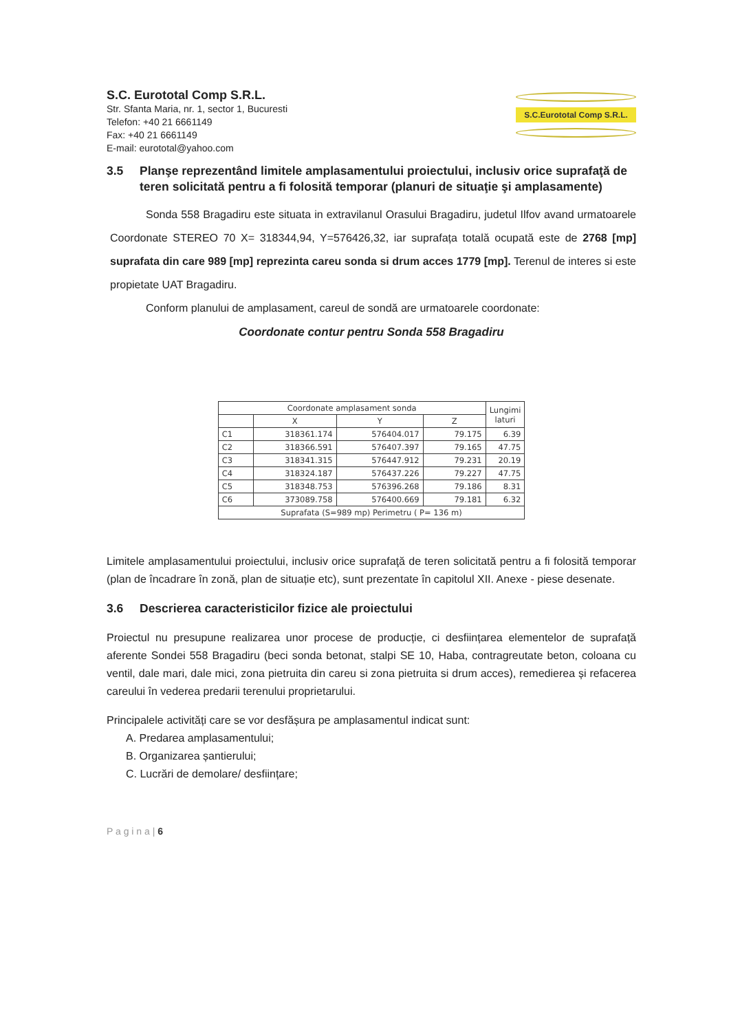S.C. Eurototal Comp S.R.L.
Str. Sfanta Maria, nr. 1, sector 1, Bucuresti
Telefon: +40 21 6661149
Fax: +40 21 6661149
E-mail: eurototal@yahoo.com
S.C.Eurototal Comp S.R.L.
3.5 Planşe reprezentând limitele amplasamentului proiectului, inclusiv orice suprafaţă de teren solicitată pentru a fi folosită temporar (planuri de situaţie şi amplasamente)
Sonda 558 Bragadiru este situata in extravilanul Orasului Bragadiru, judetul Ilfov avand urmatoarele Coordonate STEREO 70 X= 318344,94, Y=576426,32, iar suprafața totală ocupată este de 2768 [mp] suprafata din care 989 [mp] reprezinta careu sonda si drum acces 1779 [mp]. Terenul de interes si este propietate UAT Bragadiru.
Conform planului de amplasament, careul de sondă are urmatoarele coordonate:
Coordonate contur pentru Sonda 558 Bragadiru
| Coordonate amplasament sonda | | | | Lungimi laturi |
| --- | --- | --- | --- | --- |
| | X | Y | Z | |
| C1 | 318361.174 | 576404.017 | 79.175 | 6.39 |
| C2 | 318366.591 | 576407.397 | 79.165 | 47.75 |
| C3 | 318341.315 | 576447.912 | 79.231 | 20.19 |
| C4 | 318324.187 | 576437.226 | 79.227 | 47.75 |
| C5 | 318348.753 | 576396.268 | 79.186 | 8.31 |
| C6 | 373089.758 | 576400.669 | 79.181 | 6.32 |
| Suprafata (S=989 mp) Perimetru ( P= 136 m) | | | | |
Limitele amplasamentului proiectului, inclusiv orice suprafaţă de teren solicitată pentru a fi folosită temporar (plan de încadrare în zonă, plan de situație etc), sunt prezentate în capitolul XII. Anexe - piese desenate.
3.6 Descrierea caracteristicilor fizice ale proiectului
Proiectul nu presupune realizarea unor procese de producție, ci desființarea elementelor de suprafață aferente Sondei 558 Bragadiru (beci sonda betonat, stalpi SE 10, Haba, contragreutate beton, coloana cu ventil, dale mari, dale mici, zona pietruita din careu si zona pietruita si drum acces), remedierea și refacerea careului în vederea predarii terenului proprietarului.
Principalele activități care se vor desfășura pe amplasamentul indicat sunt:
A. Predarea amplasamentului;
B. Organizarea șantierului;
C. Lucrări de demolare/ desființare;
P a g i n a | 6